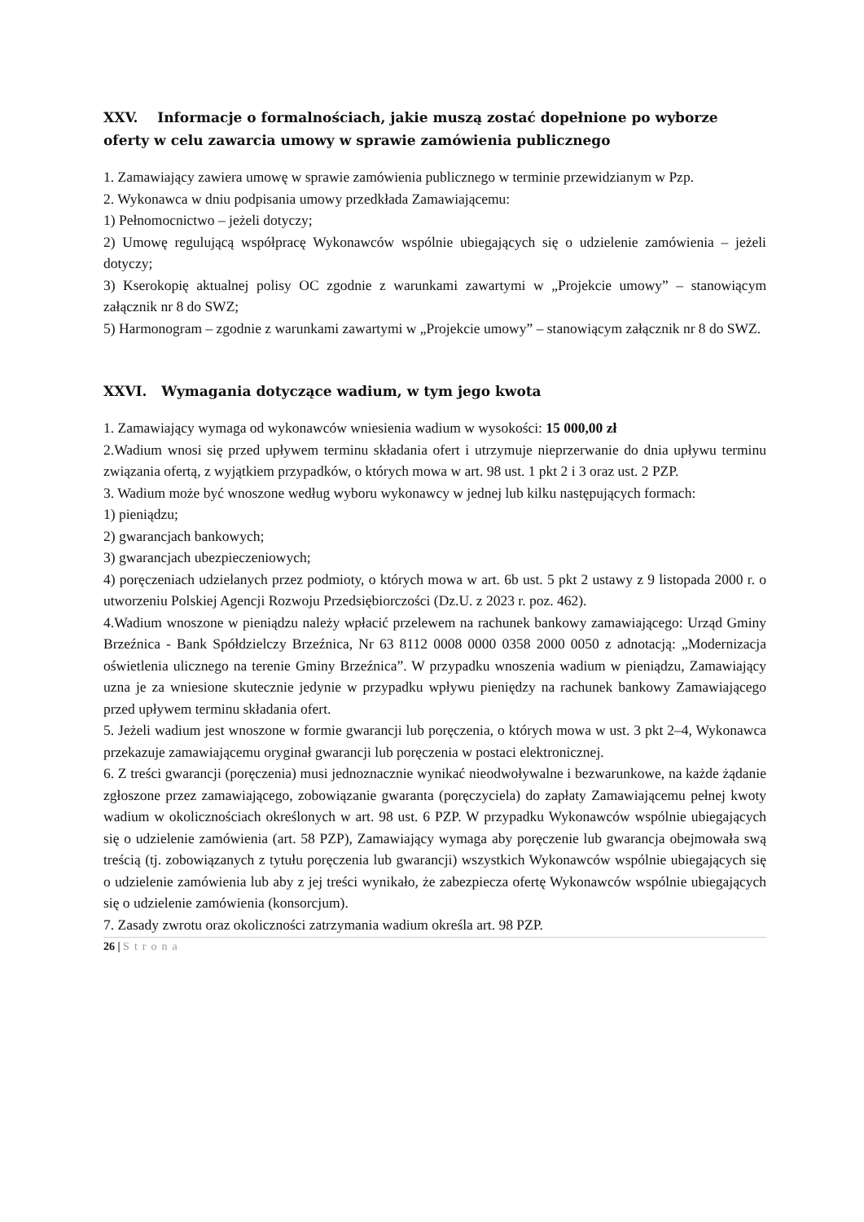XXV. Informacje o formalnościach, jakie muszą zostać dopełnione po wyborze oferty w celu zawarcia umowy w sprawie zamówienia publicznego
1. Zamawiający zawiera umowę w sprawie zamówienia publicznego w terminie przewidzianym w Pzp.
2. Wykonawca w dniu podpisania umowy przedkłada Zamawiającemu:
1) Pełnomocnictwo – jeżeli dotyczy;
2) Umowę regulującą współpracę Wykonawców wspólnie ubiegających się o udzielenie zamówienia – jeżeli dotyczy;
3) Kserokopię aktualnej polisy OC zgodnie z warunkami zawartymi w „Projekcie umowy” – stanowiącym załącznik nr 8 do SWZ;
5) Harmonogram – zgodnie z warunkami zawartymi w „Projekcie umowy” – stanowiącym załącznik nr 8 do SWZ.
XXVI. Wymagania dotyczące wadium, w tym jego kwota
1. Zamawiający wymaga od wykonawców wniesienia wadium w wysokości: 15 000,00 zł
2.Wadium wnosi się przed upływem terminu składania ofert i utrzymuje nieprzerwanie do dnia upływu terminu związania ofertą, z wyjątkiem przypadków, o których mowa w art. 98 ust. 1 pkt 2 i 3 oraz ust. 2 PZP.
3. Wadium może być wnoszone według wyboru wykonawcy w jednej lub kilku następujących formach:
1) pieniądzu;
2) gwarancjach bankowych;
3) gwarancjach ubezpieczeniowych;
4) poręczeniach udzielanych przez podmioty, o których mowa w art. 6b ust. 5 pkt 2 ustawy z 9 listopada 2000 r. o utworzeniu Polskiej Agencji Rozwoju Przedsiębiorczości (Dz.U. z 2023 r. poz. 462).
4.Wadium wnoszone w pieniądzu należy wpłacić przelewem na rachunek bankowy zamawiającego: Urząd Gminy Brzeźnica - Bank Spółdzielczy Brzeźnica, Nr 63 8112 0008 0000 0358 2000 0050 z adnotacją: „Modernizacja oświetlenia ulicznego na terenie Gminy Brzeźnica”. W przypadku wnoszenia wadium w pieniądzu, Zamawiający uzna je za wniesione skutecznie jedynie w przypadku wpływu pieniędzy na rachunek bankowy Zamawiającego przed upływem terminu składania ofert.
5. Jeżeli wadium jest wnoszone w formie gwarancji lub poręczenia, o których mowa w ust. 3 pkt 2–4, Wykonawca przekazuje zamawiającemu oryginał gwarancji lub poręczenia w postaci elektronicznej.
6. Z treści gwarancji (poręczenia) musi jednoznacznie wynikać nieodwoływalne i bezwarunkowe, na każde żądanie zgłoszone przez zamawiającego, zobowiązanie gwaranta (poręczyciela) do zapłaty Zamawiającemu pełnej kwoty wadium w okolicznościach określonych w art. 98 ust. 6 PZP. W przypadku Wykonawców wspólnie ubiegających się o udzielenie zamówienia (art. 58 PZP), Zamawiający wymaga aby poręczenie lub gwarancja obejmowała swą treścią (tj. zobowiązanych z tytułu poręczenia lub gwarancji) wszystkich Wykonawców wspólnie ubiegających się o udzielenie zamówienia lub aby z jej treści wynikało, że zabezpiecza ofertę Wykonawców wspólnie ubiegających się o udzielenie zamówienia (konsorcjum).
7. Zasady zwrotu oraz okoliczności zatrzymania wadium określa art. 98 PZP.
26 | Strona